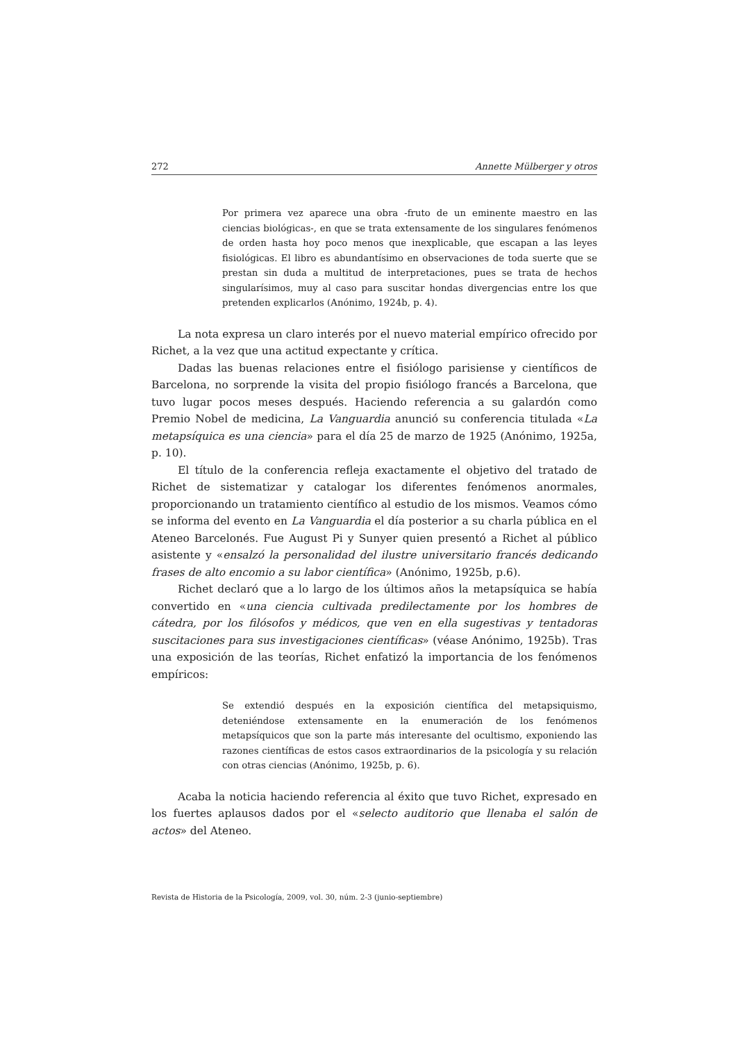272 Annette Mülberger y otros
Por primera vez aparece una obra -fruto de un eminente maestro en las ciencias biológicas-, en que se trata extensamente de los singulares fenómenos de orden hasta hoy poco menos que inexplicable, que escapan a las leyes fisiológicas. El libro es abundantísimo en observaciones de toda suerte que se prestan sin duda a multitud de interpretaciones, pues se trata de hechos singularísimos, muy al caso para suscitar hondas divergencias entre los que pretenden explicarlos (Anónimo, 1924b, p. 4).
La nota expresa un claro interés por el nuevo material empírico ofrecido por Richet, a la vez que una actitud expectante y crítica.
Dadas las buenas relaciones entre el fisiólogo parisiense y científicos de Barcelona, no sorprende la visita del propio fisiólogo francés a Barcelona, que tuvo lugar pocos meses después. Haciendo referencia a su galardón como Premio Nobel de medicina, La Vanguardia anunció su conferencia titulada «La metapsíquica es una ciencia» para el día 25 de marzo de 1925 (Anónimo, 1925a, p. 10).
El título de la conferencia refleja exactamente el objetivo del tratado de Richet de sistematizar y catalogar los diferentes fenómenos anormales, proporcionando un tratamiento científico al estudio de los mismos. Veamos cómo se informa del evento en La Vanguardia el día posterior a su charla pública en el Ateneo Barcelonés. Fue August Pi y Sunyer quien presentó a Richet al público asistente y «ensalzó la personalidad del ilustre universitario francés dedicando frases de alto encomio a su labor científica» (Anónimo, 1925b, p.6).
Richet declaró que a lo largo de los últimos años la metapsíquica se había convertido en «una ciencia cultivada predilectamente por los hombres de cátedra, por los filósofos y médicos, que ven en ella sugestivas y tentadoras suscitaciones para sus investigaciones científicas» (véase Anónimo, 1925b). Tras una exposición de las teorías, Richet enfatizó la importancia de los fenómenos empíricos:
Se extendió después en la exposición científica del metapsiquismo, deteniéndose extensamente en la enumeración de los fenómenos metapsíquicos que son la parte más interesante del ocultismo, exponiendo las razones científicas de estos casos extraordinarios de la psicología y su relación con otras ciencias (Anónimo, 1925b, p. 6).
Acaba la noticia haciendo referencia al éxito que tuvo Richet, expresado en los fuertes aplausos dados por el «selecto auditorio que llenaba el salón de actos» del Ateneo.
Revista de Historia de la Psicología, 2009, vol. 30, núm. 2-3 (junio-septiembre)